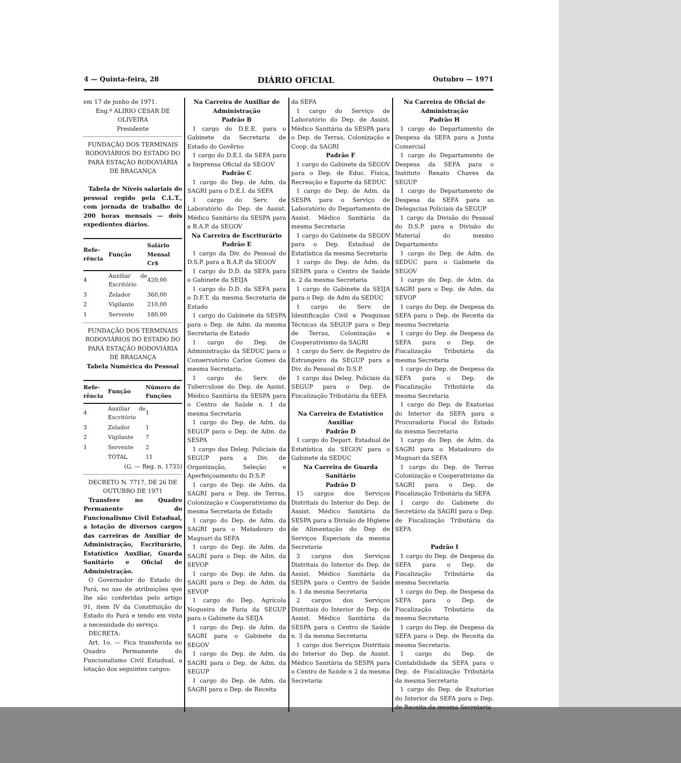4 — Quinta-feira, 28 DIÁRIO OFICIAL Outubro — 1971
em 17 de junho de 1971.
Eng.º ALIRIO CESAR DE OLIVEIRA
Presidente
FUNDAÇÃO DOS TERMINAIS RODOVIÁRIOS DO ESTADO DO PARÁ ESTAÇÃO RODOVIÁRIA DE BRAGANÇA
Tabela de Níveis salariais do pessoal regido pela C.L.T., com jornada de trabalho de 200 horas mensais — dois expedientes diários.
| Refe-rência | Função | Salário Mensal Cr$ |
| --- | --- | --- |
| 4 | Auxiliar de Escritório | 420,00 |
| 3 | Zelador | 360,00 |
| 2 | Vigilante | 210,00 |
| 1 | Servente | 180,00 |
FUNDAÇÃO DOS TERMINAIS RODOVIÁRIOS DO ESTADO DO PARÁ ESTAÇÃO RODOVIÁRIA DE BRAGANÇA
Tabela Numérica do Pessoal
| Refe-rência | Função | Número de Funções |
| --- | --- | --- |
| 4 | Auxiliar de Escritório | 1 |
| 3 | Zelador | 1 |
| 2 | Vigilante | 7 |
| 1 | Servente | 2 |
| | TOTAL | 11 |
(G. — Reg. n. 1735)
DECRETO N. 7717, DE 26 DE OUTUBRO DE 1971
Transfere no Quadro Permanente do Funcionalismo Civil Estadual, a lotação de diversos cargos das carreiras de Auxiliar de Administração, Escriturário, Estatístico Auxiliar, Guarda Sanitário e Oficial de Administração.
O Governador do Estado do Pará, no uso de atribuições que lhe são conferidas pelo artigo 91, item IV da Constituição do Estado do Pará e tendo em vista a necessidade do serviço.
DECRETA:
Art. 1o. — Fica transferida no Quadro Permanente do Funcionalismo Civil Estadual, a lotação dos seguintes cargos:
Na Carreira de Auxiliar de Administração
Padrão B
1 cargo do D.E.E. para o Gabinete da Secretaria de Estado do Govêrno
1 cargo do D.E.I. da SEFA para a Imprensa Oficial da SEGOV
Padrão C
1 cargo do Dep. de Adm. da SAGRI para o D.E.I. da SEFA
1 cargo do Serv. de Laboratório do Dep. de Assist. Médico Sanitário da SESPA para a B.A.P. da SEGOV
Na Carreira de Escriturário
Padrão E
1 cargo da Div. do Pessoal do D.S.P. para a B.A.P. da SEGOV
1 cargo do D.D. da SEFA para o Gabinete da SEIJA
1 cargo do D.D. da SEFA para o D.F.T. da mesma Secretaria de Estado
1 cargo do Gabinete da SESPA para o Dep. de Adm. da mesma Secretaria de Estado
1 cargo do Dep. de Administração da SEDUC para o Conservatório Carlos Gomes da mesma Secretaria.
1 cargo do Serv. de Tuberculose do Dep. de Assist. Médico Sanitária da SESPA para o Centro de Saúde n. 1 da mesma Secretaria
1 cargo do Dep. de Adm. da SEGUP para o Dep. de Adm. da SESPA
1 cargo das Deleg. Policiais da SEGUP para a Div. de Organização, Seleção e Aperfeiçoamento do D.S.P.
1 cargo do Dep. de Adm. da SAGRI para o Dep. de Terras, Colonização e Cooperativismo da mesma Secretaria de Estado
1 cargo do Dep. de Adm. da SAGRI para o Matadouro do Maguari da SEFA
1 cargo do Dep. de Adm. da SAGRI para o Dep. de Adm. da SEVOP
1 cargo do Dep. de Adm. da SAGRI para o Dep. de Adm. da SEVOP
1 cargo do Dep. Agrícola Nogueira de Faria da SEGUP para o Gabinete da SEIJA
1 cargo do Dep. de Adm. da SAGRI para o Gabinete da SEGOV
1 cargo do Dep. de Adm. da SAGRI para o Dep. de Adm. da SEGUP
1 cargo do Dep. de Adm. da SAGRI para o Dep. de Receita
da SEFA
1 cargo do Serviço de Laboratório do Dep. de Assist. Médico Sanitária da SESPA para o Dep. de Terras, Colonização e Coop. da SAGRI
Padrão F
1 cargo do Gabinete da SEGOV para o Dep. de Educ. Física, Recreação e Esporte da SEDUC
1 cargo do Dep. de Adm. da SESPA para o Serviço de Laboratório do Departamento de Assist. Médico Sanitária da mesma Secretaria
1 cargo do Gabinete da SEGOV para o Dep. Estadual de Estatística da mesma Secretaria
1 cargo do Dep. de Adm. da SESPA para o Centro de Saúde n. 2 da mesma Secretaria
1 cargo do Gabinete da SEIJA para o Dep. de Adm da SEDUC
1 cargo do Serv. de Identificação Civil e Pesquisas Técnicas da SEGUP para o Dep de Terras, Colonização e Cooperativismo da SAGRI
1 cargo do Serv. de Registro de Estrangeiro da SEGUP para a Div. do Pessoal do D.S.P.
1 cargo das Deleg. Policiais da SEGUP para o Dep. de Fiscalização Tributária da SEFA
Na Carreira de Estatístico Auxiliar
Padrão D
1 cargo do Depart. Estadual de Estatística da SEGOV para o Gabinete da SEDUC
Na Carreira de Guarda Sanitário
Padrão D
15 cargos dos Serviços Distritais do Interior do Dep. de Assist. Médico Sanitária da SESPA para a Divisão de Higiene de Alimentação do Dep de Serviços Especiais da mesma Secretaria
3 cargos dos Serviços Distritais do Interior do Dep. de Assist. Médico Sanitária da SESPA para o Centro de Saúde n. 1 da mesma Secretaria
2 cargos dos Serviços Distritais do Interior do Dep. de Assist. Médico Sanitária da SESPA para o Centro de Saúde n. 3 da mesma Secretaria
1 cargo dos Serviços Distritais do Interior do Dep. de Assist. Médico Sanitária da SESPA para o Centro de Saúde n 2 da mesma Secretaria
Na Carreira de Oficial de Administração
Padrão H
1 cargo do Departamento de Despesa da SEFA para a Junta Comercial
1 cargo do Departamento de Despesa da SEFA para o Instituto Renato Chaves da SEGUP
1 cargo do Departamento de Despesa da SEFA para as Delegacias Policiais da SEGUP
1 cargo da Divisão do Pessoal do D.S.P. para a Divisão do Material do mesmo Departamento
1 cargo do Dep. de Adm. da SEDUC para o Gabinete da SEGOV
1 cargo do Dep. de Adm. da SAGRI para o Dep. de Adm. da SEVOP
1 cargo do Dep. de Despesa da SEFA para o Dep. de Receita da mesma Secretaria
1 cargo do Dep. de Despesa da SEFA para o Dep. de Fiscalização Tributária da mesma Secretaria
1 cargo do Dep. de Despesa da SEFA para o Dep. de Fiscalização Tributária da mesma Secretaria
1 cargo do Dep. de Exatorias do Interior da SEFA para a Procuradoria Fiscal do Estado da mesma Secretaria
1 cargo do Dep. de Adm. da SAGRI para o Matadouro do Maguari da SEFA
1 cargo do Dep. de Terras Colonização e Cooperativismo da SAGRI para o Dep. de Fiscalização Tributária da SEFA
1 cargo do Gabinete do Secretário da SAGRI para o Dep. de Fiscalização Tributária da SEFA
Padrão I
1 cargo do Dep. de Despesa da SEFA para o Dep. de Fiscalização Tributária da mesma Secretaria
1 cargo do Dep. de Despesa da SEFA para o Dep. de Fiscalização Tributária da mesma Secretaria
1 cargo do Dep. de Despesa da SEFA para o Dep. de Receita da mesma Secretaria.
1 cargo do Dep. de Contabilidade da SEFA para o Dep. de Fiscalização Tributária da mesma Secretaria
1 cargo do Dep. de Exatorias do Interior da SEFA para o Dep. de Receita da mesma Secretaria